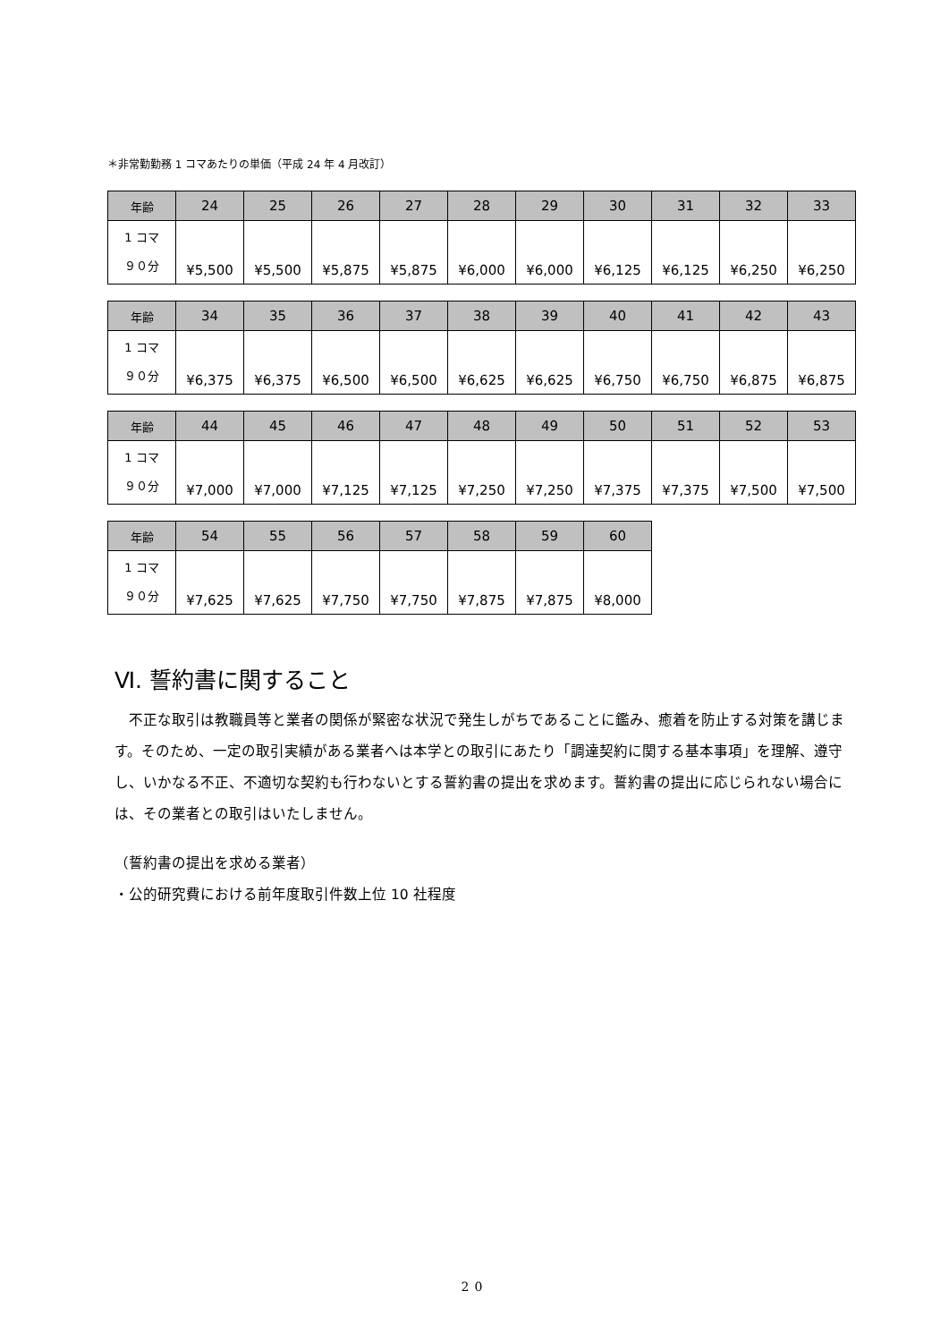＊非常勤勤務 1 コマあたりの単価（平成 24 年 4 月改訂）
| 年齢 | 24 | 25 | 26 | 27 | 28 | 29 | 30 | 31 | 32 | 33 |
| --- | --- | --- | --- | --- | --- | --- | --- | --- | --- | --- |
| 1 コマ ９０分 | ¥5,500 | ¥5,500 | ¥5,875 | ¥5,875 | ¥6,000 | ¥6,000 | ¥6,125 | ¥6,125 | ¥6,250 | ¥6,250 |
| 年齢 | 34 | 35 | 36 | 37 | 38 | 39 | 40 | 41 | 42 | 43 |
| --- | --- | --- | --- | --- | --- | --- | --- | --- | --- | --- |
| 1 コマ ９０分 | ¥6,375 | ¥6,375 | ¥6,500 | ¥6,500 | ¥6,625 | ¥6,625 | ¥6,750 | ¥6,750 | ¥6,875 | ¥6,875 |
| 年齢 | 44 | 45 | 46 | 47 | 48 | 49 | 50 | 51 | 52 | 53 |
| --- | --- | --- | --- | --- | --- | --- | --- | --- | --- | --- |
| 1 コマ ９０分 | ¥7,000 | ¥7,000 | ¥7,125 | ¥7,125 | ¥7,250 | ¥7,250 | ¥7,375 | ¥7,375 | ¥7,500 | ¥7,500 |
| 年齢 | 54 | 55 | 56 | 57 | 58 | 59 | 60 |
| --- | --- | --- | --- | --- | --- | --- | --- |
| 1 コマ ９０分 | ¥7,625 | ¥7,625 | ¥7,750 | ¥7,750 | ¥7,875 | ¥7,875 | ¥8,000 |
Ⅵ. 誓約書に関すること
　不正な取引は教職員等と業者の関係が緊密な状況で発生しがちであることに鑑み、癒着を防止する対策を講じます。そのため、一定の取引実績がある業者へは本学との取引にあたり「調達契約に関する基本事項」を理解、遵守し、いかなる不正、不適切な契約も行わないとする誓約書の提出を求めます。誓約書の提出に応じられない場合には、その業者との取引はいたしません。
（誓約書の提出を求める業者）
・公的研究費における前年度取引件数上位 10 社程度
20